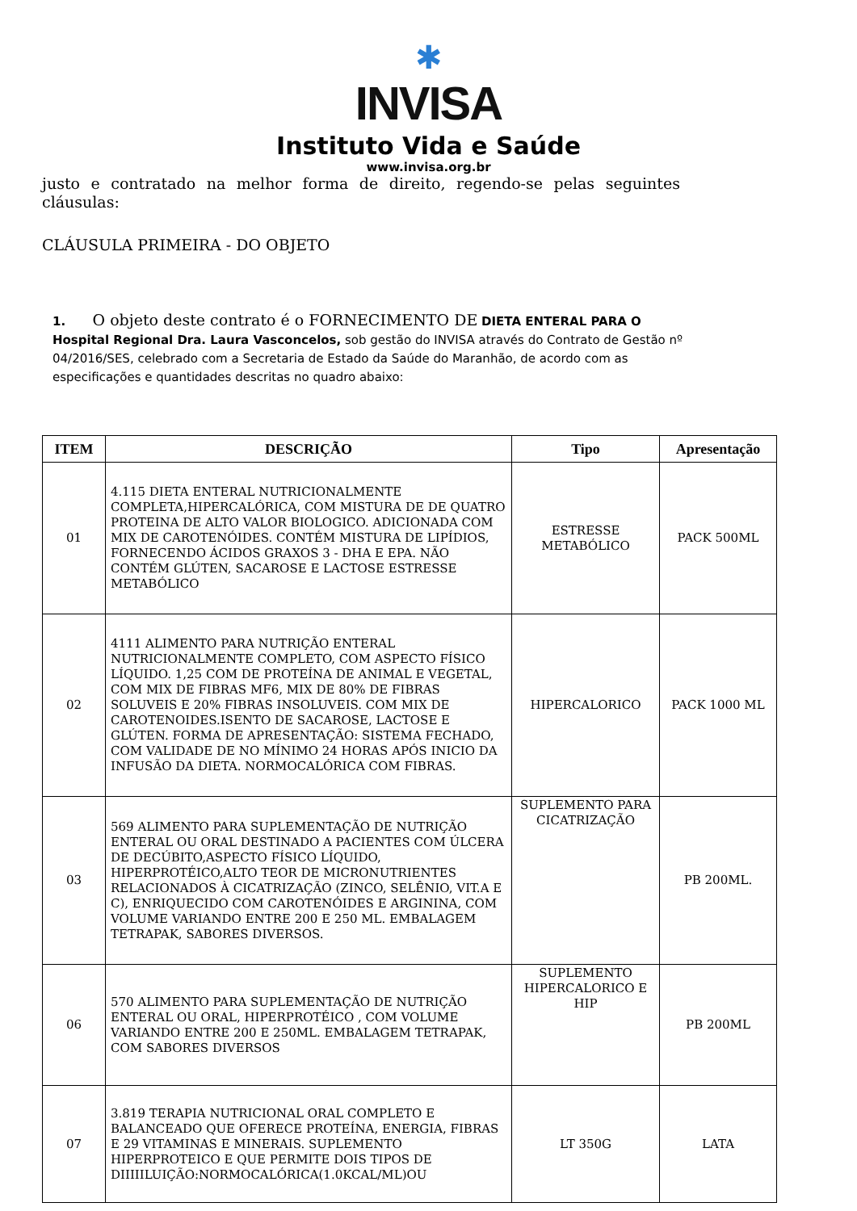✱
INVISA
Instituto Vida e Saúde
www.invisa.org.br
justo e contratado na melhor forma de direito, regendo-se pelas seguintes cláusulas:
CLÁUSULA PRIMEIRA - DO OBJETO
1. O objeto deste contrato é o FORNECIMENTO DE DIETA ENTERAL PARA O Hospital Regional Dra. Laura Vasconcelos, sob gestão do INVISA através do Contrato de Gestão nº 04/2016/SES, celebrado com a Secretaria de Estado da Saúde do Maranhão, de acordo com as especificações e quantidades descritas no quadro abaixo:
| ITEM | DESCRIÇÃO | Tipo | Apresentação |
| --- | --- | --- | --- |
| 01 | 4.115 DIETA ENTERAL NUTRICIONALMENTE COMPLETA,HIPERCALÓRICA, COM MISTURA DE DE QUATRO PROTEINA DE ALTO VALOR BIOLOGICO. ADICIONADA COM MIX DE CAROTENÓIDES. CONTÉM MISTURA DE LIPÍDIOS, FORNECENDO ÁCIDOS GRAXOS 3 - DHA E EPA. NÃO CONTÉM GLÚTEN, SACAROSE E LACTOSE ESTRESSE METABÓLICO | ESTRESSE METABÓLICO | PACK 500ML |
| 02 | 4111 ALIMENTO PARA NUTRIÇÃO ENTERAL NUTRICIONALMENTE COMPLETO, COM ASPECTO FÍSICO LÍQUIDO. 1,25 COM DE PROTEÍNA DE ANIMAL E VEGETAL, COM MIX DE FIBRAS MF6, MIX DE 80% DE FIBRAS SOLUVEIS E 20% FIBRAS INSOLUVEIS. COM MIX DE CAROTENOIDES.ISENTO DE SACAROSE, LACTOSE E GLÚTEN. FORMA DE APRESENTAÇÃO: SISTEMA FECHADO, COM VALIDADE DE NO MÍNIMO 24 HORAS APÓS INICIO DA INFUSÃO DA DIETA. NORMOCALÓRICA COM FIBRAS. | HIPERCALORICO | PACK 1000 ML |
| 03 | 569 ALIMENTO PARA SUPLEMENTAÇÃO DE NUTRIÇÃO ENTERAL OU ORAL DESTINADO A PACIENTES COM ÚLCERA DE DECÚBITO,ASPECTO FÍSICO LÍQUIDO, HIPERPROTÉICO,ALTO TEOR DE MICRONUTRIENTES RELACIONADOS À CICATRIZAÇÃO (ZINCO, SELÊNIO, VIT.A E C), ENRIQUECIDO COM CAROTENÓIDES E ARGININA, COM VOLUME VARIANDO ENTRE 200 E 250 ML. EMBALAGEM TETRAPAK, SABORES DIVERSOS. | SUPLEMENTO PARA CICATRIZAÇÃO | PB 200ML. |
| 06 | 570 ALIMENTO PARA SUPLEMENTAÇÃO DE NUTRIÇÃO ENTERAL OU ORAL, HIPERPROTÉICO , COM VOLUME VARIANDO ENTRE 200 E 250ML. EMBALAGEM TETRAPAK, COM SABORES DIVERSOS | SUPLEMENTO HIPERCALORICO E HIP | PB 200ML |
| 07 | 3.819 TERAPIA NUTRICIONAL ORAL COMPLETO E BALANCEADO QUE OFERECE PROTEÍNA, ENERGIA, FIBRAS E 29 VITAMINAS E MINERAIS. SUPLEMENTO HIPERPROTEICO E QUE PERMITE DOIS TIPOS DE DIIIIILUIÇÃO:NORMOCALÓRICA(1.0KCAL/ML)OU | LT 350G | LATA |